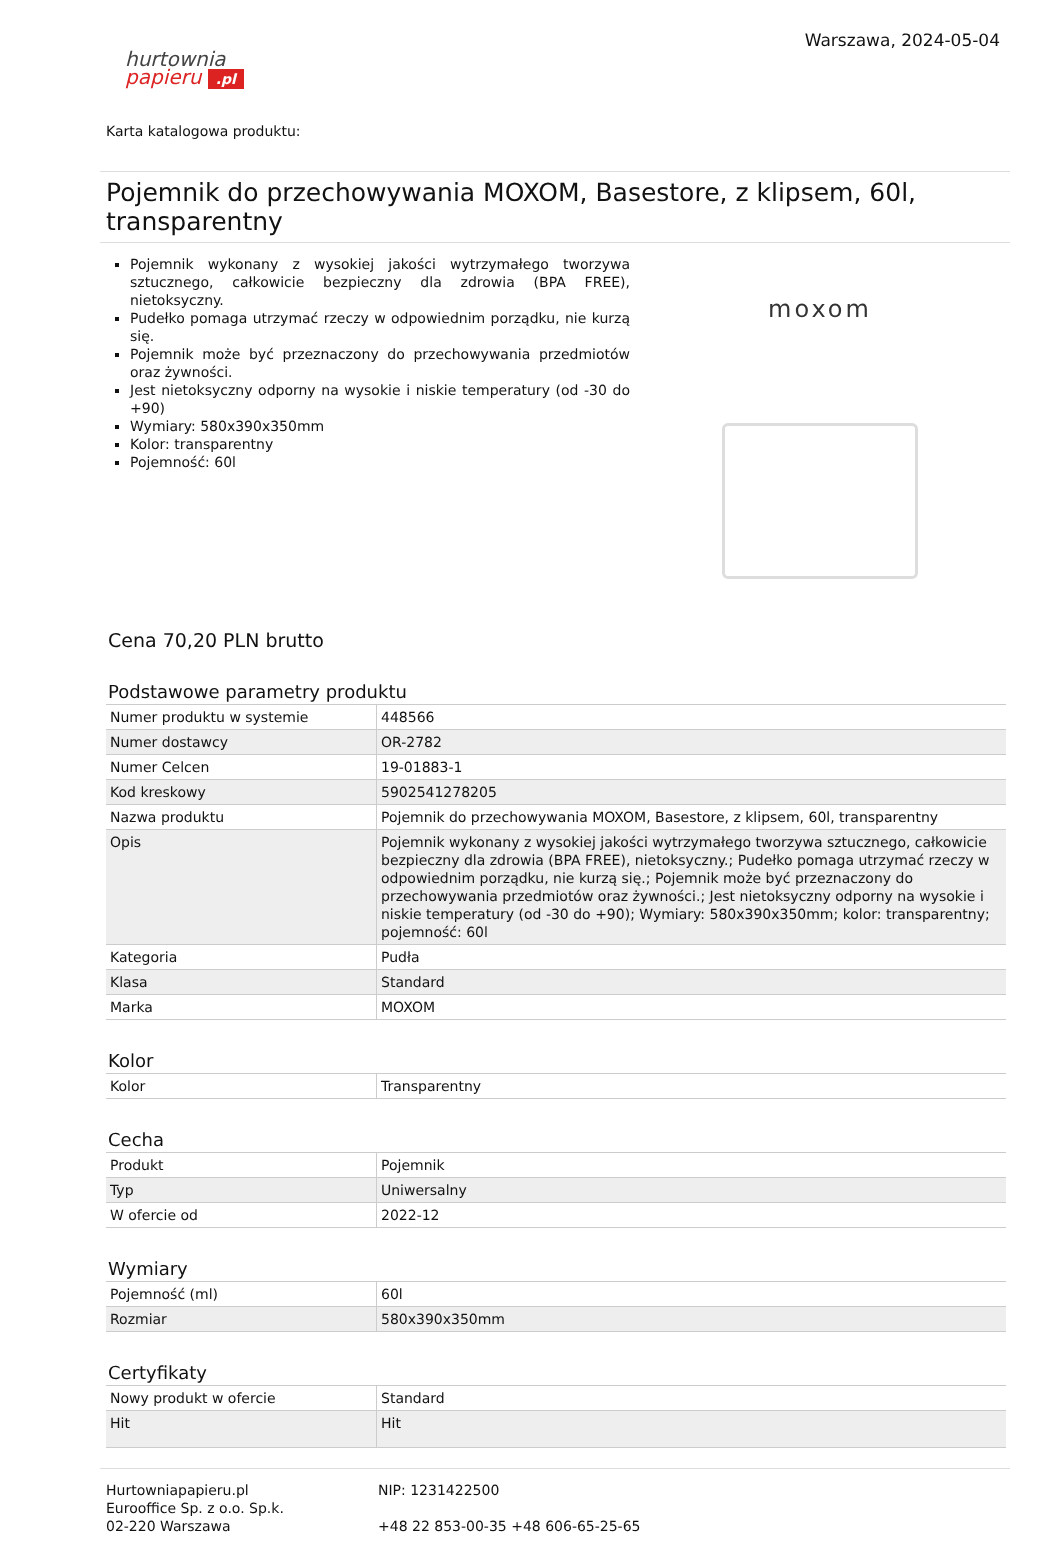hurtownia
papieru .pl
Warszawa, 2024-05-04
Karta katalogowa produktu:
Pojemnik do przechowywania MOXOM, Basestore, z klipsem, 60l, transparentny
Pojemnik wykonany z wysokiej jakości wytrzymałego tworzywa sztucznego, całkowicie bezpieczny dla zdrowia (BPA FREE), nietoksyczny.
Pudełko pomaga utrzymać rzeczy w odpowiednim porządku, nie kurzą się.
Pojemnik może być przeznaczony do przechowywania przedmiotów oraz żywności.
Jest nietoksyczny odporny na wysokie i niskie temperatury (od -30 do +90)
Wymiary: 580x390x350mm
Kolor: transparentny
Pojemność: 60l
moxom
Cena 70,20 PLN brutto
Podstawowe parametry produktu
| Numer produktu w systemie | 448566 |
| Numer dostawcy | OR-2782 |
| Numer Celcen | 19-01883-1 |
| Kod kreskowy | 5902541278205 |
| Nazwa produktu | Pojemnik do przechowywania MOXOM, Basestore, z klipsem, 60l, transparentny |
| Opis | Pojemnik wykonany z wysokiej jakości wytrzymałego tworzywa sztucznego, całkowicie bezpieczny dla zdrowia (BPA FREE), nietoksyczny.; Pudełko pomaga utrzymać rzeczy w odpowiednim porządku, nie kurzą się.; Pojemnik może być przeznaczony do przechowywania przedmiotów oraz żywności.; Jest nietoksyczny odporny na wysokie i niskie temperatury (od -30 do +90); Wymiary: 580x390x350mm; kolor: transparentny; pojemność: 60l |
| Kategoria | Pudła |
| Klasa | Standard |
| Marka | MOXOM |
Kolor
| Kolor | Transparentny |
Cecha
| Produkt | Pojemnik |
| Typ | Uniwersalny |
| W ofercie od | 2022-12 |
Wymiary
| Pojemność (ml) | 60l |
| Rozmiar | 580x390x350mm |
Certyfikaty
| Nowy produkt w ofercie | Standard |
| Hit | Hit |
Hurtowniapapieru.pl
Eurooffice Sp. z o.o. Sp.k.
02-220 Warszawa
NIP: 1231422500
+48 22 853-00-35 +48 606-65-25-65